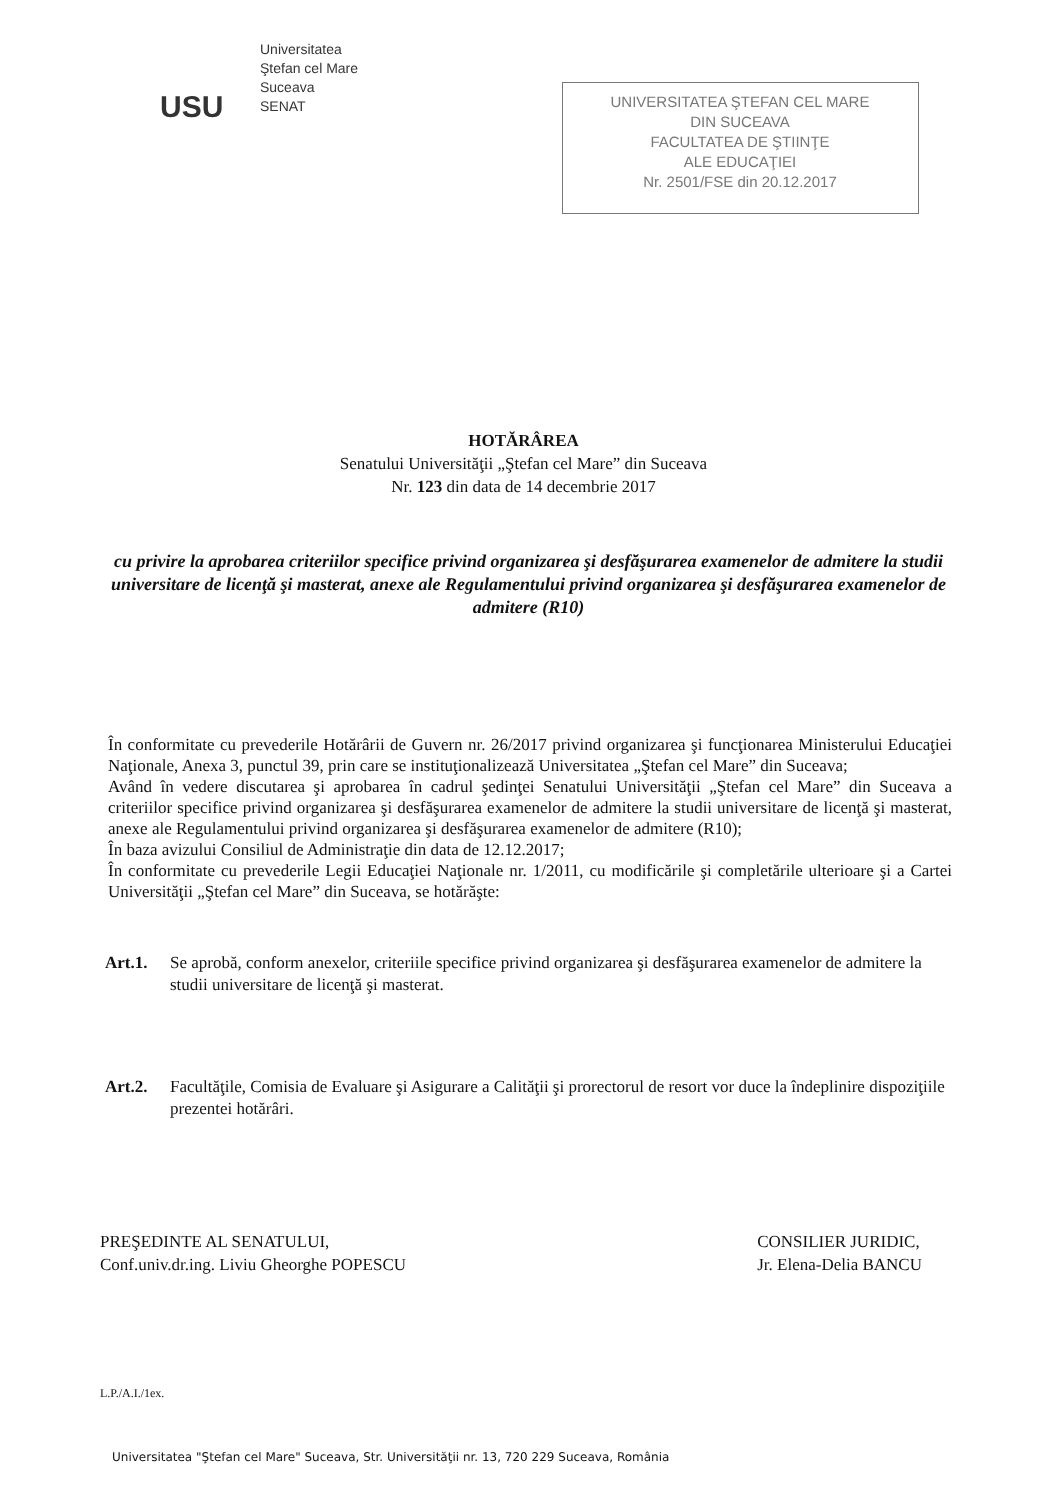USU
Universitatea
Ştefan cel Mare
Suceava
SENAT
UNIVERSITATEA ŞTEFAN CEL MARE
DIN SUCEAVA
FACULTATEA DE ŞTIINŢE
ALE EDUCAŢIEI
Nr. 2501/FSE din 20.12.2017
HOTĂRÂREA
Senatului Universităţii „Ştefan cel Mare” din Suceava
Nr. 123 din data de 14 decembrie 2017
cu privire la aprobarea criteriilor specifice privind organizarea şi desfăşurarea examenelor de admitere la studii universitare de licenţă şi masterat, anexe ale Regulamentului privind organizarea şi desfăşurarea examenelor de admitere (R10)
În conformitate cu prevederile Hotărârii de Guvern nr. 26/2017 privind organizarea şi funcţionarea Ministerului Educaţiei Naţionale, Anexa 3, punctul 39, prin care se instituţionalizează Universitatea „Ştefan cel Mare” din Suceava;
Având în vedere discutarea şi aprobarea în cadrul şedinţei Senatului Universităţii „Ştefan cel Mare” din Suceava a criteriilor specifice privind organizarea şi desfăşurarea examenelor de admitere la studii universitare de licenţă şi masterat, anexe ale Regulamentului privind organizarea şi desfăşurarea examenelor de admitere (R10);
În baza avizului Consiliul de Administraţie din data de 12.12.2017;
În conformitate cu prevederile Legii Educaţiei Naţionale nr. 1/2011, cu modificările şi completările ulterioare şi a Cartei Universităţii „Ştefan cel Mare” din Suceava, se hotărăşte:
Art.1. Se aprobă, conform anexelor, criteriile specifice privind organizarea şi desfăşurarea examenelor de admitere la studii universitare de licenţă şi masterat.
Art.2. Facultăţile, Comisia de Evaluare şi Asigurare a Calităţii şi prorectorul de resort vor duce la îndeplinire dispoziţiile prezentei hotărâri.
PREŞEDINTE AL SENATULUI,
Conf.univ.dr.ing. Liviu Gheorghe POPESCU
CONSILIER JURIDIC,
Jr. Elena-Delia BANCU
L.P./A.I./1ex.
Universitatea "Ştefan cel Mare" Suceava, Str. Universităţii nr. 13, 720 229 Suceava, România